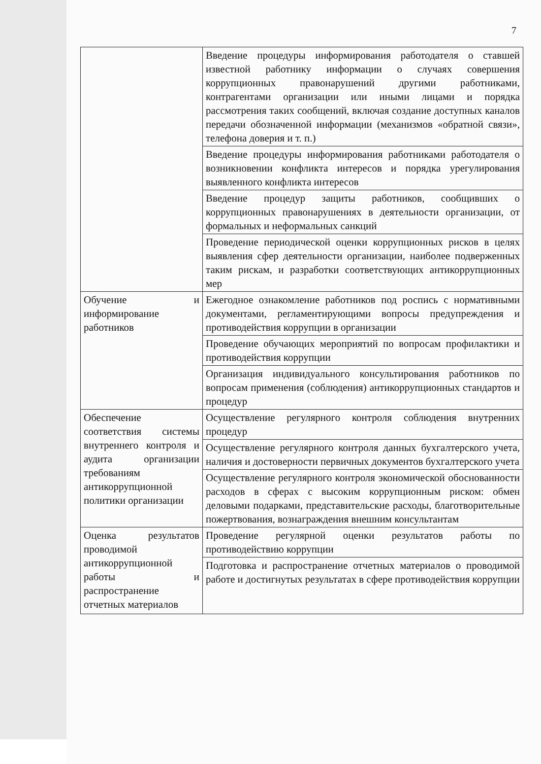7
| | Введение процедуры информирования работодателя о ставшей известной работнику информации о случаях совершения коррупционных правонарушений другими работниками, контрагентами организации или иными лицами и порядка рассмотрения таких сообщений, включая создание доступных каналов передачи обозначенной информации (механизмов «обратной связи», телефона доверия и т. п.) |
| | Введение процедуры информирования работниками работодателя о возникновении конфликта интересов и порядка урегулирования выявленного конфликта интересов |
| | Введение процедур защиты работников, сообщивших о коррупционных правонарушениях в деятельности организации, от формальных и неформальных санкций |
| | Проведение периодической оценки коррупционных рисков в целях выявления сфер деятельности организации, наиболее подверженных таким рискам, и разработки соответствующих антикоррупционных мер |
| Обучение и информирование работников | Ежегодное ознакомление работников под роспись с нормативными документами, регламентирующими вопросы предупреждения и противодействия коррупции в организации |
| | Проведение обучающих мероприятий по вопросам профилактики и противодействия коррупции |
| | Организация индивидуального консультирования работников по вопросам применения (соблюдения) антикоррупционных стандартов и процедур |
| Обеспечение соответствия системы внутреннего контроля и аудита организации требованиям антикоррупционной политики организации | Осуществление регулярного контроля соблюдения внутренних процедур |
| | Осуществление регулярного контроля данных бухгалтерского учета, наличия и достоверности первичных документов бухгалтерского учета |
| | Осуществление регулярного контроля экономической обоснованности расходов в сферах с высоким коррупционным риском: обмен деловыми подарками, представительские расходы, благотворительные пожертвования, вознаграждения внешним консультантам |
| Оценка результатов проводимой антикоррупционной работы и распространение отчетных материалов | Проведение регулярной оценки результатов работы по противодействию коррупции |
| | Подготовка и распространение отчетных материалов о проводимой работе и достигнутых результатах в сфере противодействия коррупции |